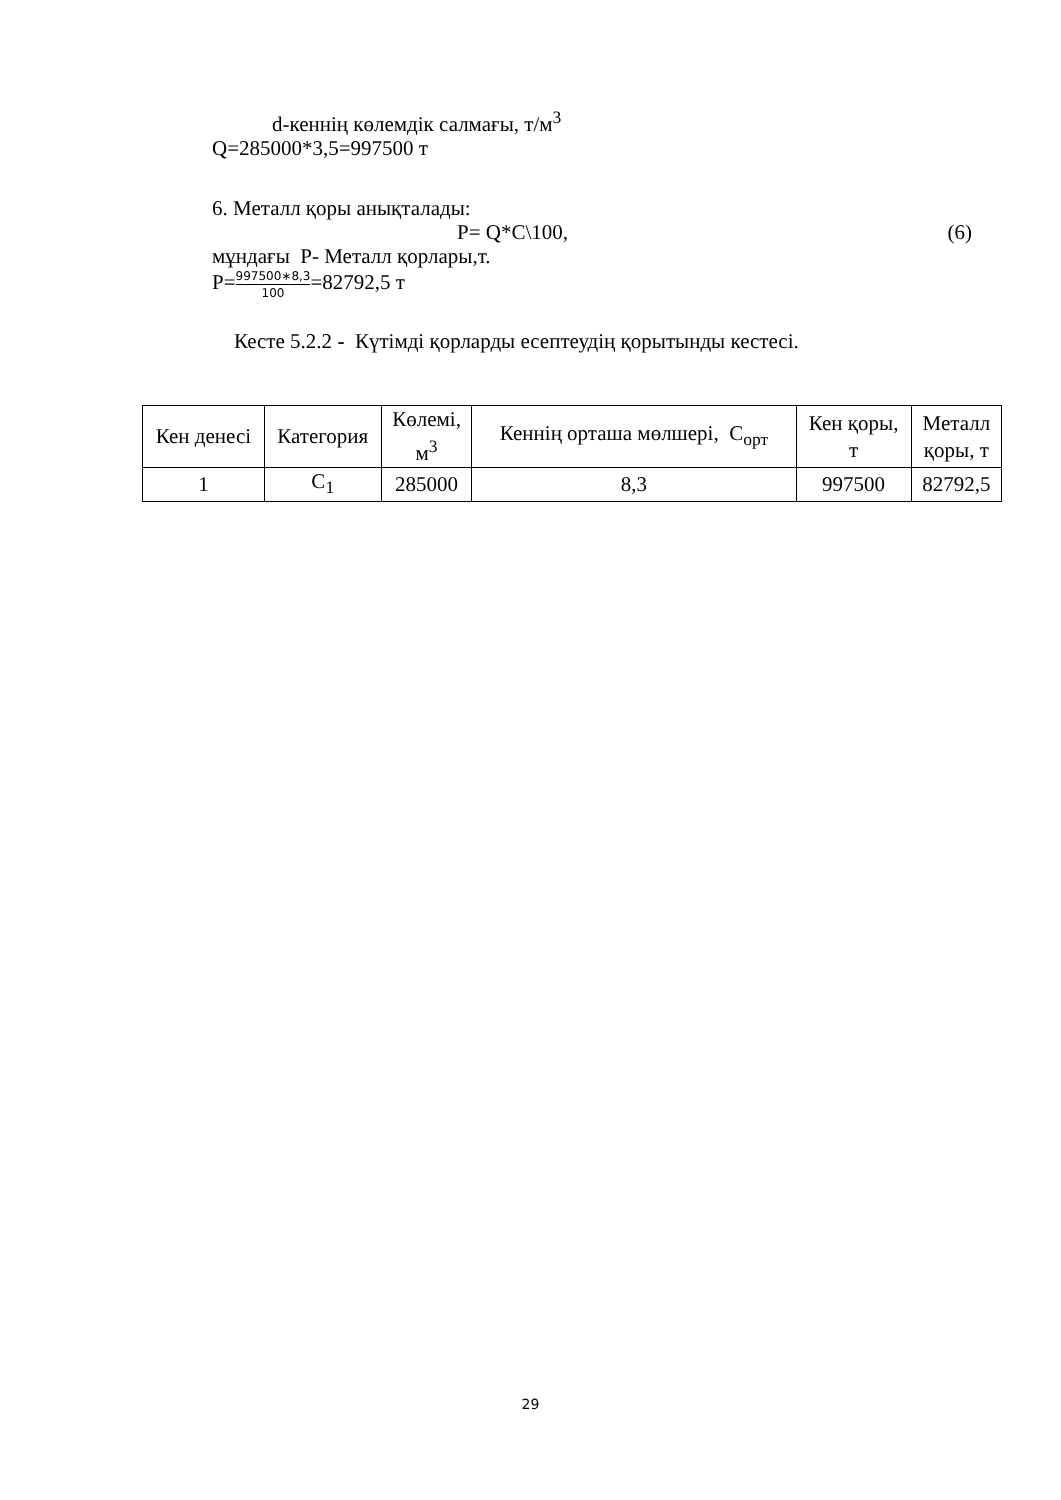d-кеннің көлемдік салмағы, т/м<sup>3</sup>
Q=285000*3,5=997500 т
6. Металл қоры анықталады:
P= Q*C\100, (6)
мұндағы Р- Металл қорлары,т.
Р=997500∗8,3 100=82792,5 т
Кесте 5.2.2 - Күтімді қорларды есептеудің қорытынды кестесі.
| Кен денесі | Категория | Көлемі, м<sup>3</sup> | Кеннің орташа мөлшері, С<sub>орт</sub> | Кен қоры, т | Металл қоры, т |
| --- | --- | --- | --- | --- | --- |
| 1 | C<sub>1</sub> | 285000 | 8,3 | 997500 | 82792,5 |
29